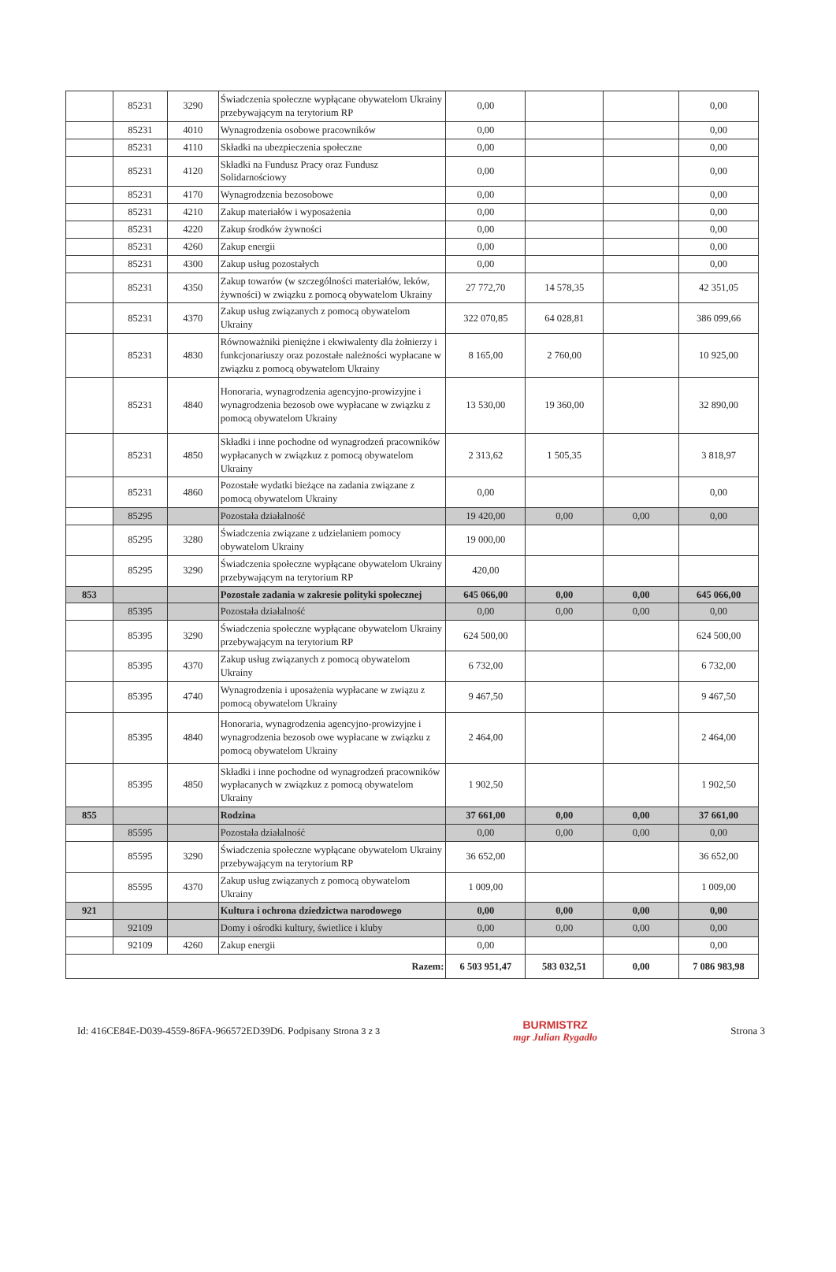| | 85231 | 3290 | Świadczenia społeczne wypłącane obywatelom Ukrainy przebywającym na terytorium RP | 0,00 | | | 0,00 |
| | 85231 | 4010 | Wynagrodzenia osobowe pracowników | 0,00 | | | 0,00 |
| | 85231 | 4110 | Składki na ubezpieczenia społeczne | 0,00 | | | 0,00 |
| | 85231 | 4120 | Składki na Fundusz Pracy oraz Fundusz Solidarnościowy | 0,00 | | | 0,00 |
| | 85231 | 4170 | Wynagrodzenia bezosobowe | 0,00 | | | 0,00 |
| | 85231 | 4210 | Zakup materiałów i wyposażenia | 0,00 | | | 0,00 |
| | 85231 | 4220 | Zakup środków żywności | 0,00 | | | 0,00 |
| | 85231 | 4260 | Zakup energii | 0,00 | | | 0,00 |
| | 85231 | 4300 | Zakup usług pozostałych | 0,00 | | | 0,00 |
| | 85231 | 4350 | Zakup towarów (w szczególności materiałów, leków, żywności) w związku z pomocą obywatelom Ukrainy | 27 772,70 | 14 578,35 | | 42 351,05 |
| | 85231 | 4370 | Zakup usług związanych z pomocą obywatelom Ukrainy | 322 070,85 | 64 028,81 | | 386 099,66 |
| | 85231 | 4830 | Równoważniki pieniężne i ekwiwalenty dla żołnierzy i funkcjonariuszy oraz pozostałe należności wypłacane w związku z pomocą obywatelom Ukrainy | 8 165,00 | 2 760,00 | | 10 925,00 |
| | 85231 | 4840 | Honoraria, wynagrodzenia agencyjno-prowizyjne i wynagrodzenia bezosob owe wypłacane w związku z pomocą obywatelom Ukrainy | 13 530,00 | 19 360,00 | | 32 890,00 |
| | 85231 | 4850 | Składki i inne pochodne od wynagrodzeń pracowników wypłacanych w związkuz z pomocą obywatelom Ukrainy | 2 313,62 | 1 505,35 | | 3 818,97 |
| | 85231 | 4860 | Pozostałe wydatki bieżące na zadania związane z pomocą obywatelom Ukrainy | 0,00 | | | 0,00 |
| | 85295 | | Pozostała działalność | 19 420,00 | 0,00 | 0,00 | 0,00 |
| | 85295 | 3280 | Świadczenia związane z udzielaniem pomocy obywatelom Ukrainy | 19 000,00 | | | |
| | 85295 | 3290 | Świadczenia społeczne wypłącane obywatelom Ukrainy przebywającym na terytorium RP | 420,00 | | | |
| 853 | | | Pozostałe zadania w zakresie polityki społecznej | 645 066,00 | 0,00 | 0,00 | 645 066,00 |
| | 85395 | | Pozostała działalność | 0,00 | 0,00 | 0,00 | 0,00 |
| | 85395 | 3290 | Świadczenia społeczne wypłącane obywatelom Ukrainy przebywającym na terytorium RP | 624 500,00 | | | 624 500,00 |
| | 85395 | 4370 | Zakup usług związanych z pomocą obywatelom Ukrainy | 6 732,00 | | | 6 732,00 |
| | 85395 | 4740 | Wynagrodzenia i uposażenia wypłacane w związu z pomocą obywatelom Ukrainy | 9 467,50 | | | 9 467,50 |
| | 85395 | 4840 | Honoraria, wynagrodzenia agencyjno-prowizyjne i wynagrodzenia bezosob owe wypłacane w związku z pomocą obywatelom Ukrainy | 2 464,00 | | | 2 464,00 |
| | 85395 | 4850 | Składki i inne pochodne od wynagrodzeń pracowników wypłacanych w związkuz z pomocą obywatelom Ukrainy | 1 902,50 | | | 1 902,50 |
| 855 | | | Rodzina | 37 661,00 | 0,00 | 0,00 | 37 661,00 |
| | 85595 | | Pozostała działalność | 0,00 | 0,00 | 0,00 | 0,00 |
| | 85595 | 3290 | Świadczenia społeczne wypłącane obywatelom Ukrainy przebywającym na terytorium RP | 36 652,00 | | | 36 652,00 |
| | 85595 | 4370 | Zakup usług związanych z pomocą obywatelom Ukrainy | 1 009,00 | | | 1 009,00 |
| 921 | | | Kultura i ochrona dziedzictwa narodowego | 0,00 | 0,00 | 0,00 | 0,00 |
| | 92109 | | Domy i ośrodki kultury, świetlice i kluby | 0,00 | 0,00 | 0,00 | 0,00 |
| | 92109 | 4260 | Zakup energii | 0,00 | | | 0,00 |
| Razem: | | | | 6 503 951,47 | 583 032,51 | 0,00 | 7 086 983,98 |
Id: 416CE84E-D039-4559-86FA-966572ED39D6. Podpisany Strona 3 z 3
BURMISTRZ
mgr Julian Rygadło
Strona 3